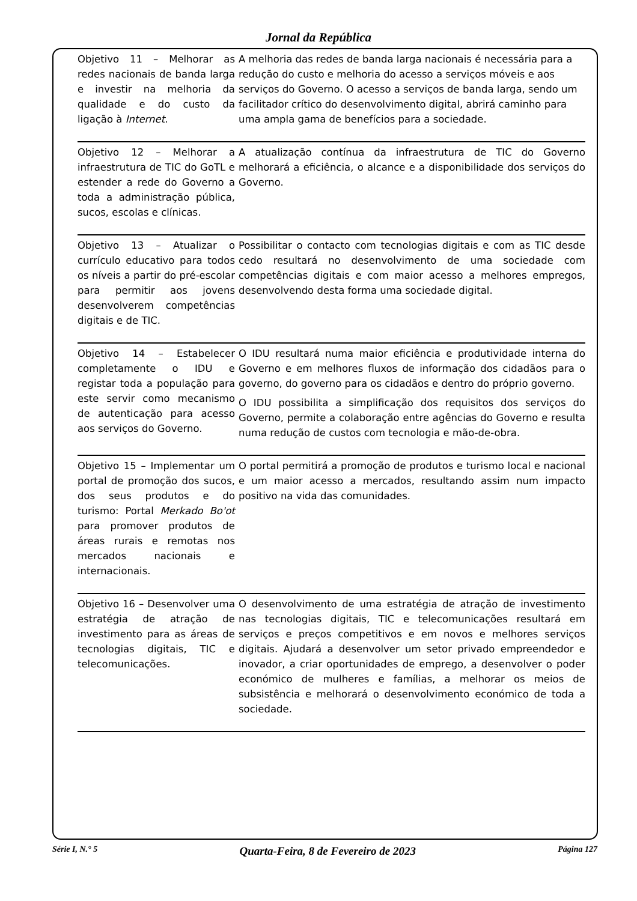Jornal da República
| Objetivo 11 – Melhorar as redes nacionais de banda larga e investir na melhoria da qualidade e do custo da ligação à Internet . | A melhoria das redes de banda larga nacionais é necessária para a redução do custo e melhoria do acesso a serviços móveis e aos serviços do Governo. O acesso a serviços de banda larga, sendo um facilitador crítico do desenvolvimento digital, abrirá caminho para uma ampla gama de benefícios para a sociedade. |
| Objetivo 12 – Melhorar a infraestrutura de TIC do GoTL e estender a rede do Governo a toda a administração pública, sucos, escolas e clínicas. | A atualização contínua da infraestrutura de TIC do Governo melhorará a eficiência, o alcance e a disponibilidade dos serviços do Governo. |
| Objetivo 13 – Atualizar o currículo educativo para todos os níveis a partir do pré-escolar para permitir aos jovens desenvolverem competências digitais e de TIC. | Possibilitar o contacto com tecnologias digitais e com as TIC desde cedo resultará no desenvolvimento de uma sociedade com competências digitais e com maior acesso a melhores empregos, desenvolvendo desta forma uma sociedade digital. |
| Objetivo 14 – Estabelecer completamente o IDU e registar toda a população para este servir como mecanismo de autenticação para acesso aos serviços do Governo. | O IDU resultará numa maior eficiência e produtividade interna do Governo e em melhores fluxos de informação dos cidadãos para o governo, do governo para os cidadãos e dentro do próprio governo. O IDU possibilita a simplificação dos requisitos dos serviços do Governo, permite a colaboração entre agências do Governo e resulta numa redução de custos com tecnologia e mão-de-obra. |
| Objetivo 15 – Implementar um portal de promoção dos sucos, dos seus produtos e do turismo: Portal Merkado Bo'ot para promover produtos de áreas rurais e remotas nos mercados nacionais e internacionais. | O portal permitirá a promoção de produtos e turismo local e nacional e um maior acesso a mercados, resultando assim num impacto positivo na vida das comunidades. |
| Objetivo 16 – Desenvolver uma estratégia de atração de investimento para as áreas de tecnologias digitais, TIC e telecomunicações. | O desenvolvimento de uma estratégia de atração de investimento nas tecnologias digitais, TIC e telecomunicações resultará em serviços e preços competitivos e em novos e melhores serviços digitais. Ajudará a desenvolver um setor privado empreendedor e inovador, a criar oportunidades de emprego, a desenvolver o poder económico de mulheres e famílias, a melhorar os meios de subsistência e melhorará o desenvolvimento económico de toda a sociedade. |
Série I, N.° 5 Quarta-Feira, 8 de Fevereiro de 2023 Página 127